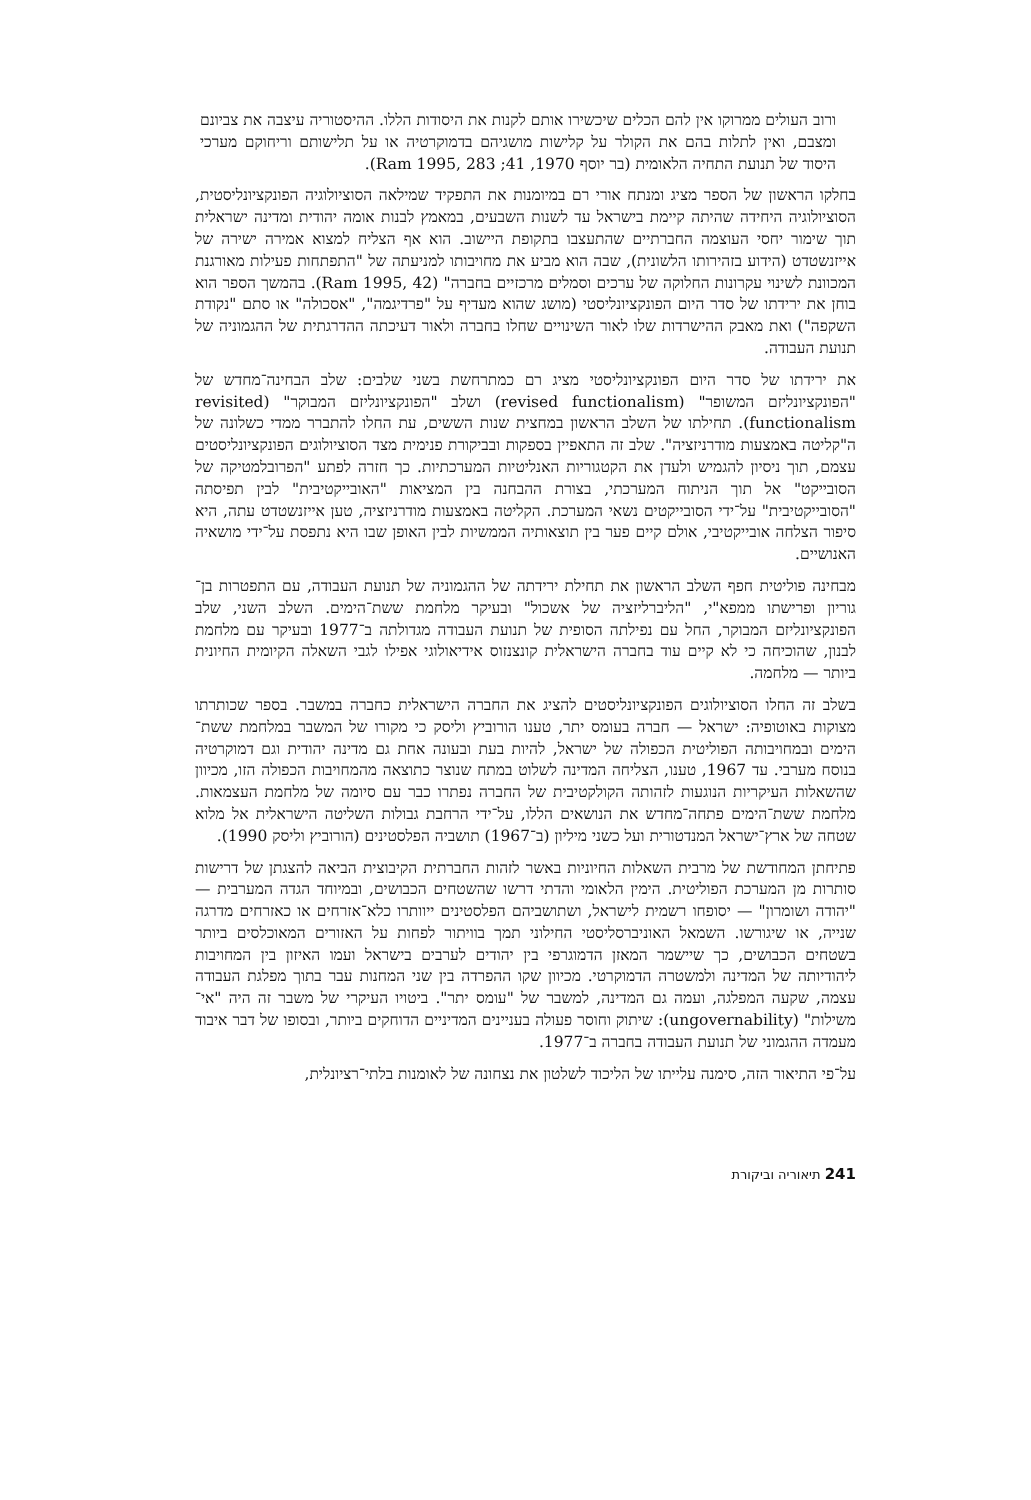ורוב העולים ממרוקו אין להם הכלים שיכשירו אותם לקנות את היסודות הללו. ההיסטוריה עיצבה את צביונם ומצבם, ואין לתלות בהם את הקולר על קלישות מושגיהם בדמוקרטיה או על תלישותם וריחוקם מערכי היסוד של תנועת התחיה הלאומית (בר יוסף 1970, 41; Ram 1995, 283).
בחלקו הראשון של הספר מציג ומנתח אורי רם במיומנות את התפקיד שמילאה הסוציולוגיה הפונקציונליסטית, הסוציולוגיה היחידה שהיתה קיימת בישראל עד לשנות השבעים, במאמץ לבנות אומה יהודית ומדינה ישראלית תוך שימור יחסי העוצמה החברתיים שהתעצבו בתקופת היישוב. הוא אף הצליח למצוא אמירה ישירה של אייזנשטדט (הידוע בזהירותו הלשונית), שבה הוא מביע את מחויבותו למניעתה של "התפתחות פעילות מאורגנת המכוונת לשינוי עקרונות החלוקה של ערכים וסמלים מרכזיים בחברה" (Ram 1995, 42). בהמשך הספר הוא בוחן את ירידתו של סדר היום הפונקציונליסטי (מושג שהוא מעדיף על "פרדיגמה", "אסכולה" או סתם "נקודת השקפה") ואת מאבק ההישרדות שלו לאור השינויים שחלו בחברה ולאור דעיכתה ההדרגתית של ההגמוניה של תנועת העבודה.
את ירידתו של סדר היום הפונקציונליסטי מציג רם כמתרחשת בשני שלבים: שלב הבחינה־מחדש של "הפונקציונליזם המשופר" (revised functionalism) ושלב "הפונקציונליזם המבוקר" (revisited functionalism). תחילתו של השלב הראשון במחצית שנות הששים, עת החלו להתברר ממדי כשלונה של ה"קליטה באמצעות מודרניזציה". שלב זה התאפיין בספקות ובביקורת פנימית מצד הסוציולוגים הפונקציונליסטים עצמם, תוך ניסיון להגמיש ולעדן את הקטגוריות האנליטיות המערכתיות. כך חזרה לפתע "הפרובלמטיקה של הסובייקט" אל תוך הניתוח המערכתי, בצורת ההבחנה בין המציאות "האובייקטיבית" לבין תפיסתה "הסובייקטיבית" על־ידי הסובייקטים נשאי המערכת. הקליטה באמצעות מודרניזציה, טען אייזנשטדט עתה, היא סיפור הצלחה אובייקטיבי, אולם קיים פער בין תוצאותיה הממשיות לבין האופן שבו היא נתפסת על־ידי מושאיה האנושיים.
מבחינה פוליטית חפף השלב הראשון את תחילת ירידתה של ההגמוניה של תנועת העבודה, עם התפטרות בן־גוריון ופרישתו ממפא"י, "הליברליזציה של אשכול" ובעיקר מלחמת ששת־הימים. השלב השני, שלב הפונקציונליזם המבוקר, החל עם נפילתה הסופית של תנועת העבודה מגדולתה ב־1977 ובעיקר עם מלחמת לבנון, שהוכיחה כי לא קיים עוד בחברה הישראלית קונצנזוס אידיאולוגי אפילו לגבי השאלה הקיומית החיונית ביותר — מלחמה.
בשלב זה החלו הסוציולוגים הפונקציונליסטים להציג את החברה הישראלית כחברה במשבר. בספר שכותרתו מצוקות באוטופיה: ישראל — חברה בעומס יתר, טענו הורוביץ וליסק כי מקורו של המשבר במלחמת ששת־הימים ובמחויבותה הפוליטית הכפולה של ישראל, להיות בעת ובעונה אחת גם מדינה יהודית וגם דמוקרטיה בנוסח מערבי. עד 1967, טענו, הצליחה המדינה לשלוט במתח שנוצר כתוצאה מהמחויבות הכפולה הזו, מכיוון שהשאלות העיקריות הנוגעות לזהותה הקולקטיבית של החברה נפתרו כבר עם סיומה של מלחמת העצמאות. מלחמת ששת־הימים פתחה־מחדש את הנושאים הללו, על־ידי הרחבת גבולות השליטה הישראלית אל מלוא שטחה של ארץ־ישראל המנדטורית ועל כשני מיליון (ב־1967) תושביה הפלסטינים (הורוביץ וליסק 1990).
פתיחתן המחודשת של מרבית השאלות החיוניות באשר לזהות החברתית הקיבוצית הביאה להצגתן של דרישות סותרות מן המערכת הפוליטית. הימין הלאומי והדתי דרשו שהשטחים הכבושים, ובמיוחד הגדה המערבית — "יהודה ושומרון" — יסופחו רשמית לישראל, ושתושביהם הפלסטינים ייוותרו כלא־אזרחים או כאזרחים מדרגה שנייה, או שיגורשו. השמאל האוניברסליסטי החילוני תמך בוויתור לפחות על האזורים המאוכלסים ביותר בשטחים הכבושים, כך שיישמר המאזן הדמוגרפי בין יהודים לערבים בישראל ועמו האיזון בין המחויבות ליהודיותה של המדינה ולמשטרה הדמוקרטי. מכיוון שקו ההפרדה בין שני המחנות עבר בתוך מפלגת העבודה עצמה, שקעה המפלגה, ועמה גם המדינה, למשבר של "עומס יתר". ביטויו העיקרי של משבר זה היה "אי־משילות" (ungovernability): שיתוק וחוסר פעולה בעניינים המדיניים הדוחקים ביותר, ובסופו של דבר איבוד מעמדה ההגמוני של תנועת העבודה בחברה ב־1977.
על־פי התיאור הזה, סימנה עלייתו של הליכוד לשלטון את נצחונה של לאומנות בלתי־רציונלית,
241 תיאוריה וביקורת